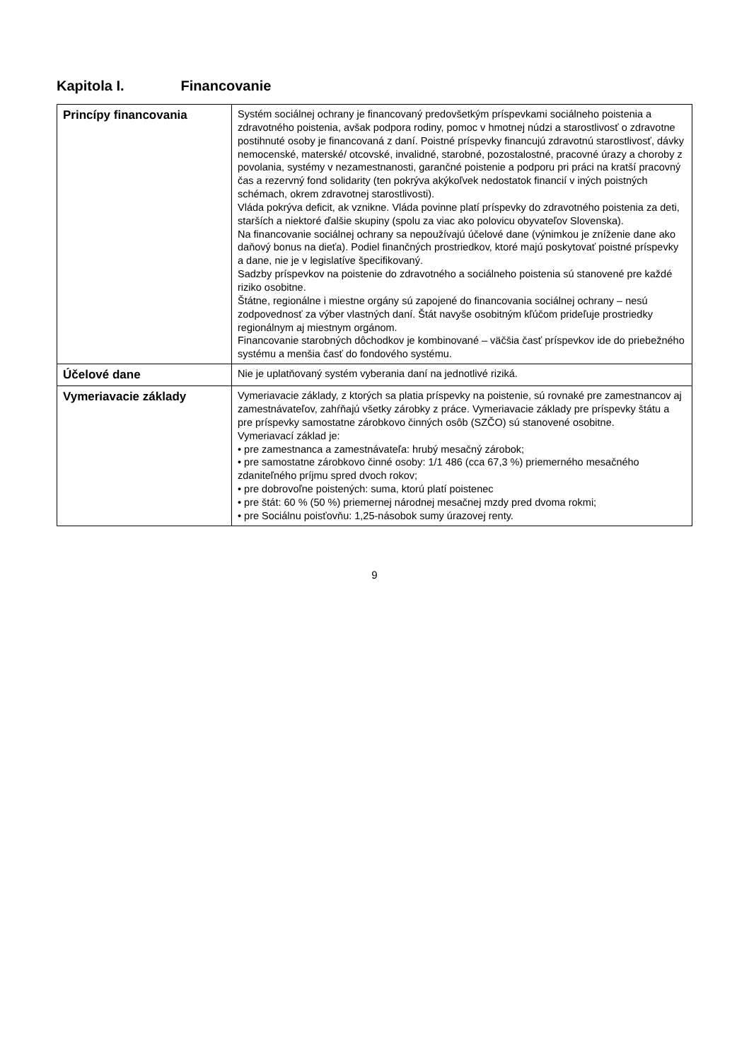Kapitola I. Financovanie
| Princípy financovania | Systém sociálnej ochrany je financovaný predovšetkým príspevkami sociálneho poistenia a zdravotného poistenia, avšak podpora rodiny, pomoc v hmotnej núdzi a starostlivosť o zdravotne postihnuté osoby je financovaná z daní. Poistné príspevky financujú zdravotnú starostlivosť, dávky nemocenské, materské/ otcovské, invalidné, starobné, pozostalostné, pracovné úrazy a choroby z povolania, systémy v nezamestnanosti, garančné poistenie a podporu pri práci na kratší pracovný čas a rezervný fond solidarity (ten pokrýva akýkoľvek nedostatok financií v iných poistných schémach, okrem zdravotnej starostlivosti). Vláda pokrýva deficit, ak vznikne. Vláda povinne platí príspevky do zdravotného poistenia za deti, starších a niektoré ďalšie skupiny (spolu za viac ako polovicu obyvateľov Slovenska). Na financovanie sociálnej ochrany sa nepoužívajú účelové dane (výnimkou je zníženie dane ako daňový bonus na dieťa). Podiel finančných prostriedkov, ktoré majú poskytovať poistné príspevky a dane, nie je v legislatíve špecifikovaný. Sadzby príspevkov na poistenie do zdravotného a sociálneho poistenia sú stanovené pre každé riziko osobitne. Štátne, regionálne i miestne orgány sú zapojené do financovania sociálnej ochrany – nesú zodpovednosť za výber vlastných daní. Štát navyše osobitným kľúčom prideľuje prostriedky regionálnym aj miestnym orgánom. Financovanie starobných dôchodkov je kombinované – väčšia časť príspevkov ide do priebežného systému a menšia časť do fondového systému. |
| Účelové dane | Nie je uplatňovaný systém vyberania daní na jednotlivé riziká. |
| Vymeriavacie základy | Vymeriavacie základy, z ktorých sa platia príspevky na poistenie, sú rovnaké pre zamestnancov aj zamestnávateľov, zahŕňajú všetky zárobky z práce. Vymeriavacie základy pre príspevky štátu a pre príspevky samostatne zárobkovo činných osôb (SZČO) sú stanovené osobitne. Vymeriavací základ je: • pre zamestnanca a zamestnávateľa: hrubý mesačný zárobok; • pre samostatne zárobkovo činné osoby: 1/1 486 (cca 67,3 %) priemerného mesačného zdaniteľného príjmu spred dvoch rokov; • pre dobrovoľne poistených: suma, ktorú platí poistenec • pre štát: 60 % (50 %) priemernej národnej mesačnej mzdy pred dvoma rokmi; • pre Sociálnu poisťovňu: 1,25-násobok sumy úrazovej renty. |
9